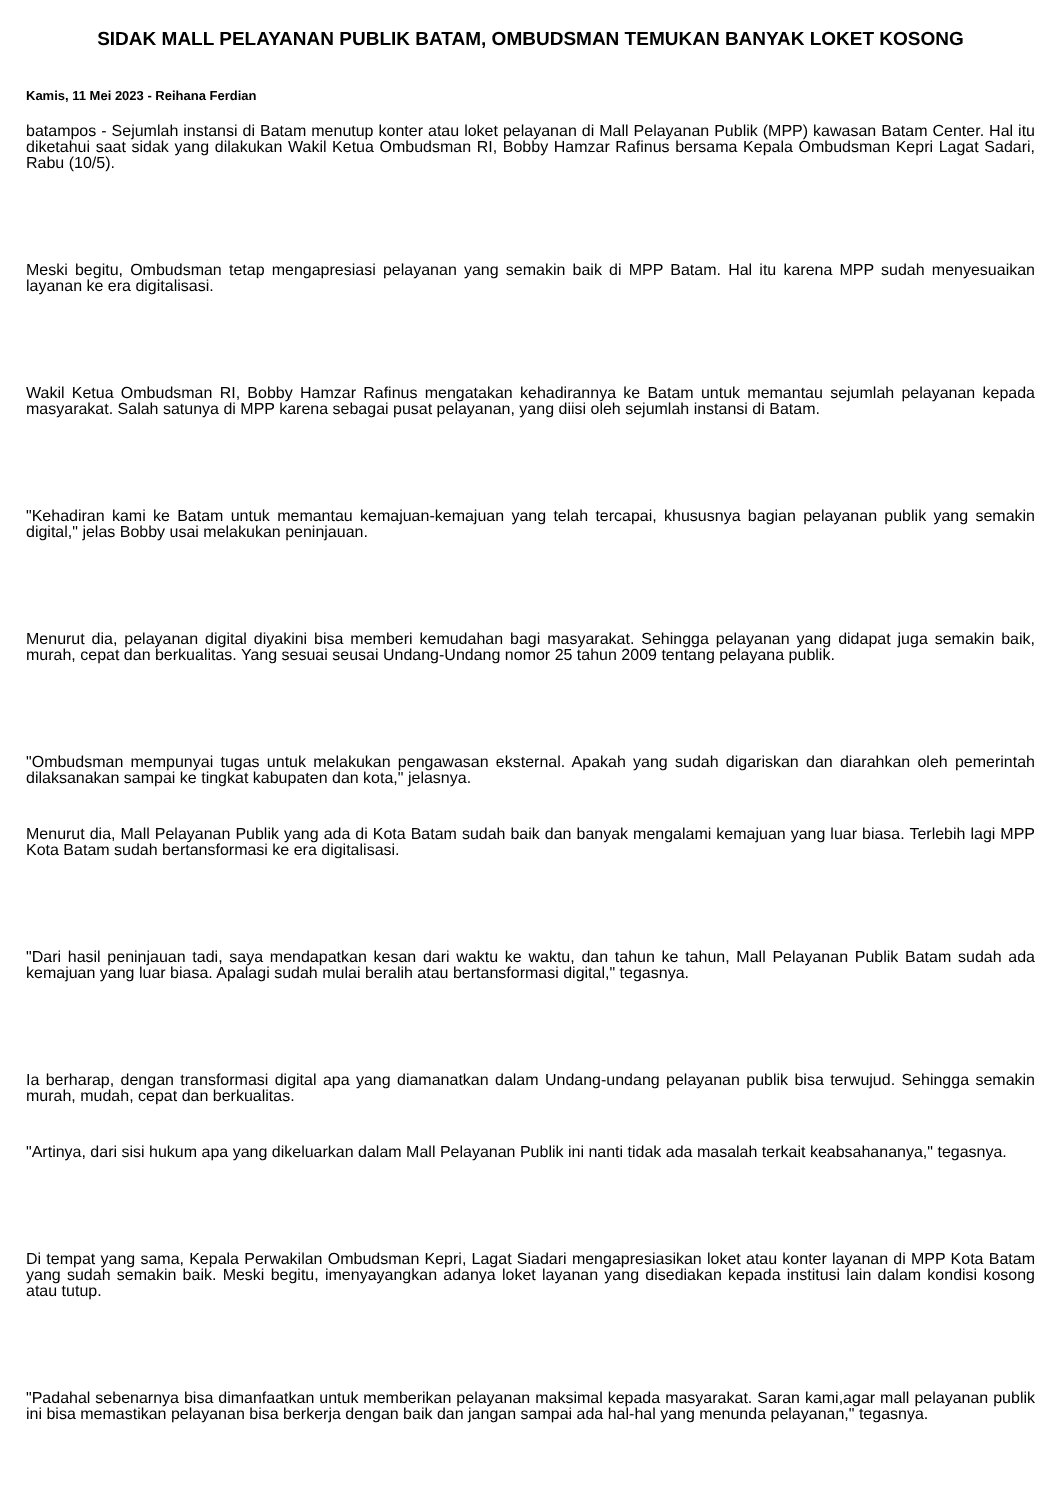SIDAK MALL PELAYANAN PUBLIK BATAM, OMBUDSMAN TEMUKAN BANYAK LOKET KOSONG
Kamis, 11 Mei 2023 - Reihana Ferdian
batampos - Sejumlah instansi di Batam menutup konter atau loket pelayanan di Mall Pelayanan Publik (MPP) kawasan Batam Center. Hal itu diketahui saat sidak yang dilakukan Wakil Ketua Ombudsman RI, Bobby Hamzar Rafinus bersama Kepala Ombudsman Kepri Lagat Sadari, Rabu (10/5).
Meski begitu, Ombudsman tetap mengapresiasi pelayanan yang semakin baik di MPP Batam. Hal itu karena MPP sudah menyesuaikan layanan ke era digitalisasi.
Wakil Ketua Ombudsman RI, Bobby Hamzar Rafinus mengatakan kehadirannya ke Batam untuk memantau sejumlah pelayanan kepada masyarakat. Salah satunya di MPP karena sebagai pusat pelayanan, yang diisi oleh sejumlah instansi di Batam.
"Kehadiran kami ke Batam untuk memantau kemajuan-kemajuan yang telah tercapai, khususnya bagian pelayanan publik yang semakin digital," jelas Bobby usai melakukan peninjauan.
Menurut dia, pelayanan digital diyakini bisa memberi kemudahan bagi masyarakat. Sehingga pelayanan yang didapat juga semakin baik, murah, cepat dan berkualitas. Yang sesuai seusai Undang-Undang nomor 25 tahun 2009 tentang pelayana publik.
"Ombudsman mempunyai tugas untuk melakukan pengawasan eksternal. Apakah yang sudah digariskan dan diarahkan oleh pemerintah dilaksanakan sampai ke tingkat kabupaten dan kota," jelasnya.
Menurut dia, Mall Pelayanan Publik yang ada di Kota Batam sudah baik dan banyak mengalami kemajuan yang luar biasa. Terlebih lagi MPP Kota Batam sudah bertansformasi ke era digitalisasi.
"Dari hasil peninjauan tadi, saya mendapatkan kesan dari waktu ke waktu, dan tahun ke tahun, Mall Pelayanan Publik Batam sudah ada kemajuan yang luar biasa. Apalagi sudah mulai beralih atau bertansformasi digital," tegasnya.
Ia berharap, dengan transformasi digital apa yang diamanatkan dalam Undang-undang pelayanan publik bisa terwujud. Sehingga semakin murah, mudah, cepat dan berkualitas.
"Artinya, dari sisi hukum apa yang dikeluarkan dalam Mall Pelayanan Publik ini nanti tidak ada masalah terkait keabsahananya," tegasnya.
Di tempat yang sama, Kepala Perwakilan Ombudsman Kepri, Lagat Siadari mengapresiasikan loket atau konter layanan di MPP Kota Batam yang sudah semakin baik. Meski begitu, imenyayangkan adanya loket layanan yang disediakan kepada institusi lain dalam kondisi kosong atau tutup.
"Padahal sebenarnya bisa dimanfaatkan untuk memberikan pelayanan maksimal kepada masyarakat. Saran kami,agar mall pelayanan publik ini bisa memastikan pelayanan bisa berkerja dengan baik dan jangan sampai ada hal-hal yang menunda pelayanan," tegasnya.